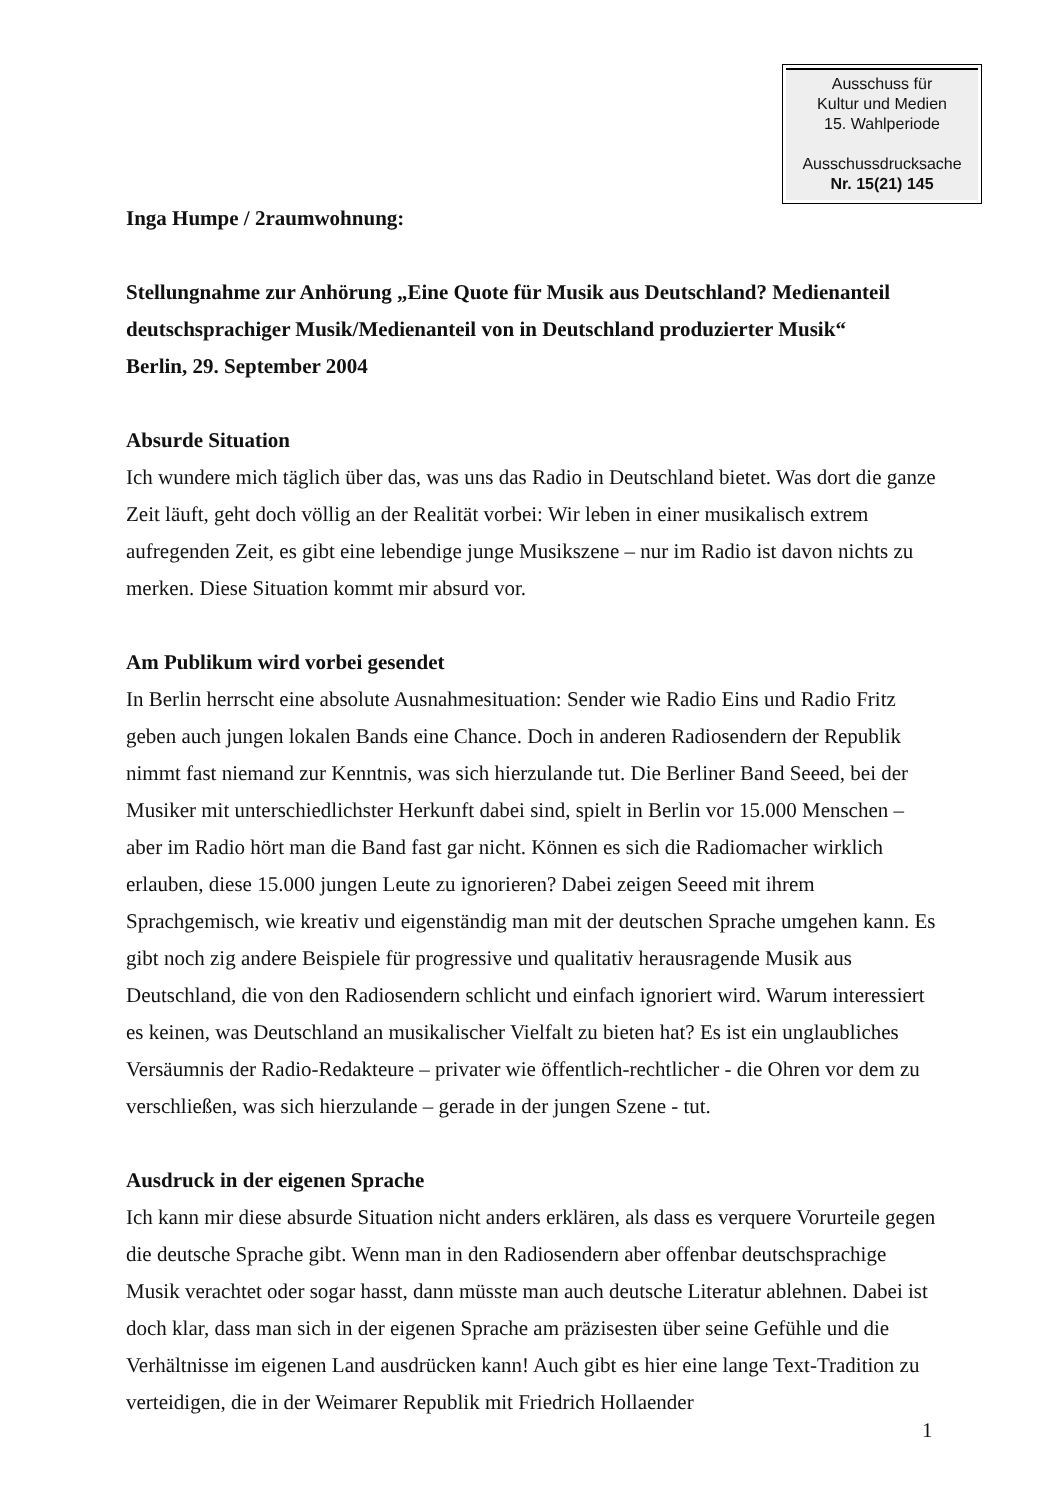Ausschuss für
Kultur und Medien
15. Wahlperiode
Ausschussdrucksache
Nr. 15(21) 145
Inga Humpe / 2raumwohnung:
Stellungnahme zur Anhörung „Eine Quote für Musik aus Deutschland? Medienanteil deutschsprachiger Musik/Medienanteil von in Deutschland produzierter Musik“
Berlin, 29. September 2004
Absurde Situation
Ich wundere mich täglich über das, was uns das Radio in Deutschland bietet. Was dort die ganze Zeit läuft, geht doch völlig an der Realität vorbei: Wir leben in einer musikalisch extrem aufregenden Zeit, es gibt eine lebendige junge Musikszene – nur im Radio ist davon nichts zu merken. Diese Situation kommt mir absurd vor.
Am Publikum wird vorbei gesendet
In Berlin herrscht eine absolute Ausnahmesituation: Sender wie Radio Eins und Radio Fritz geben auch jungen lokalen Bands eine Chance. Doch in anderen Radiosendern der Republik nimmt fast niemand zur Kenntnis, was sich hierzulande tut. Die Berliner Band Seeed, bei der Musiker mit unterschiedlichster Herkunft dabei sind, spielt in Berlin vor 15.000 Menschen – aber im Radio hört man die Band fast gar nicht. Können es sich die Radiomacher wirklich erlauben, diese 15.000 jungen Leute zu ignorieren? Dabei zeigen Seeed mit ihrem Sprachgemisch, wie kreativ und eigenständig man mit der deutschen Sprache umgehen kann. Es gibt noch zig andere Beispiele für progressive und qualitativ herausragende Musik aus Deutschland, die von den Radiosendern schlicht und einfach ignoriert wird. Warum interessiert es keinen, was Deutschland an musikalischer Vielfalt zu bieten hat? Es ist ein unglaubliches Versäumnis der Radio-Redakteure – privater wie öffentlich-rechtlicher - die Ohren vor dem zu verschließen, was sich hierzulande – gerade in der jungen Szene - tut.
Ausdruck in der eigenen Sprache
Ich kann mir diese absurde Situation nicht anders erklären, als dass es verquere Vorurteile gegen die deutsche Sprache gibt. Wenn man in den Radiosendern aber offenbar deutschsprachige Musik verachtet oder sogar hasst, dann müsste man auch deutsche Literatur ablehnen. Dabei ist doch klar, dass man sich in der eigenen Sprache am präzisesten über seine Gefühle und die Verhältnisse im eigenen Land ausdrücken kann! Auch gibt es hier eine lange Text-Tradition zu verteidigen, die in der Weimarer Republik mit Friedrich Hollaender
1